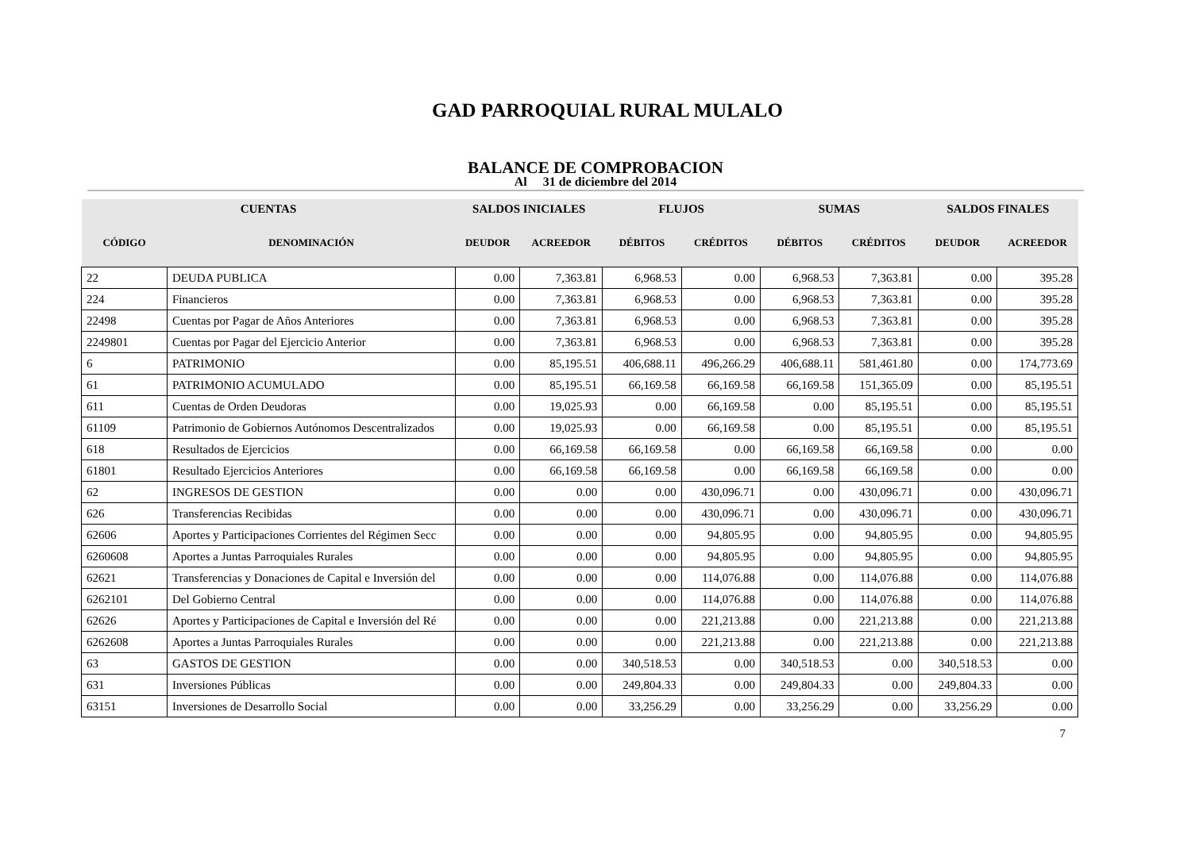GAD PARROQUIAL RURAL MULALO
BALANCE DE COMPROBACION
Al 31 de diciembre del 2014
| CUENTAS | | SALDOS INICIALES | | FLUJOS | | SUMAS | | SALDOS FINALES | |
| --- | --- | --- | --- | --- | --- | --- | --- | --- | --- |
| CÓDIGO | DENOMINACIÓN | DEUDOR | ACREEDOR | DÉBITOS | CRÉDITOS | DÉBITOS | CRÉDITOS | DEUDOR | ACREEDOR |
| 22 | DEUDA PUBLICA | 0.00 | 7,363.81 | 6,968.53 | 0.00 | 6,968.53 | 7,363.81 | 0.00 | 395.28 |
| 224 | Financieros | 0.00 | 7,363.81 | 6,968.53 | 0.00 | 6,968.53 | 7,363.81 | 0.00 | 395.28 |
| 22498 | Cuentas por Pagar de Años Anteriores | 0.00 | 7,363.81 | 6,968.53 | 0.00 | 6,968.53 | 7,363.81 | 0.00 | 395.28 |
| 2249801 | Cuentas por Pagar del Ejercicio Anterior | 0.00 | 7,363.81 | 6,968.53 | 0.00 | 6,968.53 | 7,363.81 | 0.00 | 395.28 |
| 6 | PATRIMONIO | 0.00 | 85,195.51 | 406,688.11 | 496,266.29 | 406,688.11 | 581,461.80 | 0.00 | 174,773.69 |
| 61 | PATRIMONIO ACUMULADO | 0.00 | 85,195.51 | 66,169.58 | 66,169.58 | 66,169.58 | 151,365.09 | 0.00 | 85,195.51 |
| 611 | Cuentas de Orden Deudoras | 0.00 | 19,025.93 | 0.00 | 66,169.58 | 0.00 | 85,195.51 | 0.00 | 85,195.51 |
| 61109 | Patrimonio de Gobiernos Autónomos Descentralizados | 0.00 | 19,025.93 | 0.00 | 66,169.58 | 0.00 | 85,195.51 | 0.00 | 85,195.51 |
| 618 | Resultados de Ejercicios | 0.00 | 66,169.58 | 66,169.58 | 0.00 | 66,169.58 | 66,169.58 | 0.00 | 0.00 |
| 61801 | Resultado Ejercicios Anteriores | 0.00 | 66,169.58 | 66,169.58 | 0.00 | 66,169.58 | 66,169.58 | 0.00 | 0.00 |
| 62 | INGRESOS DE GESTION | 0.00 | 0.00 | 0.00 | 430,096.71 | 0.00 | 430,096.71 | 0.00 | 430,096.71 |
| 626 | Transferencias Recibidas | 0.00 | 0.00 | 0.00 | 430,096.71 | 0.00 | 430,096.71 | 0.00 | 430,096.71 |
| 62606 | Aportes y Participaciones Corrientes del Régimen Secc | 0.00 | 0.00 | 0.00 | 94,805.95 | 0.00 | 94,805.95 | 0.00 | 94,805.95 |
| 6260608 | Aportes a Juntas Parroquiales Rurales | 0.00 | 0.00 | 0.00 | 94,805.95 | 0.00 | 94,805.95 | 0.00 | 94,805.95 |
| 62621 | Transferencias y Donaciones de Capital e Inversión del | 0.00 | 0.00 | 0.00 | 114,076.88 | 0.00 | 114,076.88 | 0.00 | 114,076.88 |
| 6262101 | Del Gobierno Central | 0.00 | 0.00 | 0.00 | 114,076.88 | 0.00 | 114,076.88 | 0.00 | 114,076.88 |
| 62626 | Aportes y Participaciones de Capital e Inversión del Ré | 0.00 | 0.00 | 0.00 | 221,213.88 | 0.00 | 221,213.88 | 0.00 | 221,213.88 |
| 6262608 | Aportes a Juntas Parroquiales Rurales | 0.00 | 0.00 | 0.00 | 221,213.88 | 0.00 | 221,213.88 | 0.00 | 221,213.88 |
| 63 | GASTOS DE GESTION | 0.00 | 0.00 | 340,518.53 | 0.00 | 340,518.53 | 0.00 | 340,518.53 | 0.00 |
| 631 | Inversiones Públicas | 0.00 | 0.00 | 249,804.33 | 0.00 | 249,804.33 | 0.00 | 249,804.33 | 0.00 |
| 63151 | Inversiones de Desarrollo Social | 0.00 | 0.00 | 33,256.29 | 0.00 | 33,256.29 | 0.00 | 33,256.29 | 0.00 |
7